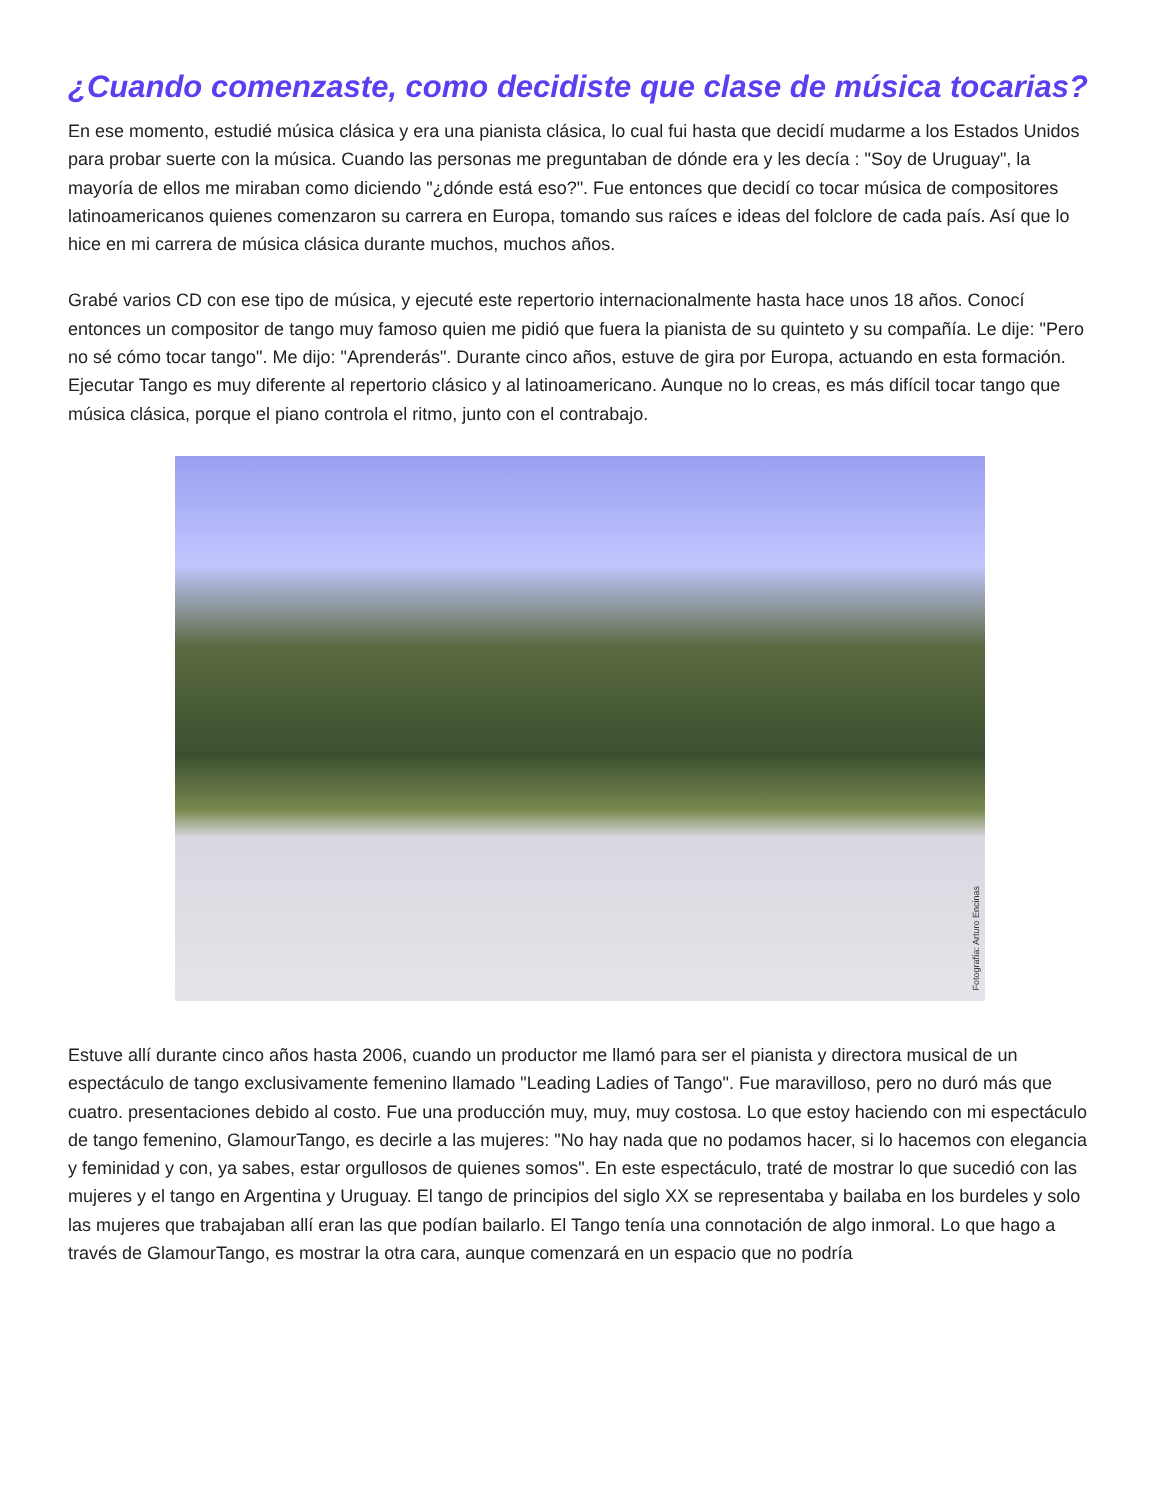¿Cuando comenzaste, como decidiste que clase de música tocarias?
En ese momento, estudié música clásica y era una pianista clásica, lo cual fui hasta que decidí mudarme a los Estados Unidos para probar suerte con la música. Cuando las personas me preguntaban de dónde era y les decía : "Soy de Uruguay", la mayoría de ellos me miraban como diciendo "¿dónde está eso?". Fue entonces que decidí co tocar música de compositores latinoamericanos quienes comenzaron su carrera en Europa, tomando sus raíces e ideas del folclore de cada país. Así que lo hice en mi carrera de música clásica durante muchos, muchos años.
Grabé varios CD con ese tipo de música, y ejecuté este repertorio internacionalmente hasta hace unos 18 años. Conocí entonces un compositor de tango muy famoso quien me pidió que fuera la pianista de su quinteto y su compañía. Le dije: "Pero no sé cómo tocar tango". Me dijo: "Aprenderás". Durante cinco años, estuve de gira por Europa, actuando en esta formación. Ejecutar Tango es muy diferente al repertorio clásico y al latinoamericano. Aunque no lo creas, es más difícil tocar tango que música clásica, porque el piano controla el ritmo, junto con el contrabajo.
Fotografía: Arturo Encinas
Estuve allí durante cinco años hasta 2006, cuando un productor me llamó para ser el pianista y directora musical de un espectáculo de tango exclusivamente femenino llamado "Leading Ladies of Tango". Fue maravilloso, pero no duró más que cuatro. presentaciones debido al costo. Fue una producción muy, muy, muy costosa. Lo que estoy haciendo con mi espectáculo de tango femenino, GlamourTango, es decirle a las mujeres: "No hay nada que no podamos hacer, si lo hacemos con elegancia y feminidad y con, ya sabes, estar orgullosos de quienes somos". En este espectáculo, traté de mostrar lo que sucedió con las mujeres y el tango en Argentina y Uruguay. El tango de principios del siglo XX se representaba y bailaba en los burdeles y solo las mujeres que trabajaban allí eran las que podían bailarlo. El Tango tenía una connotación de algo inmoral. Lo que hago a través de GlamourTango, es mostrar la otra cara, aunque comenzará en un espacio que no podría